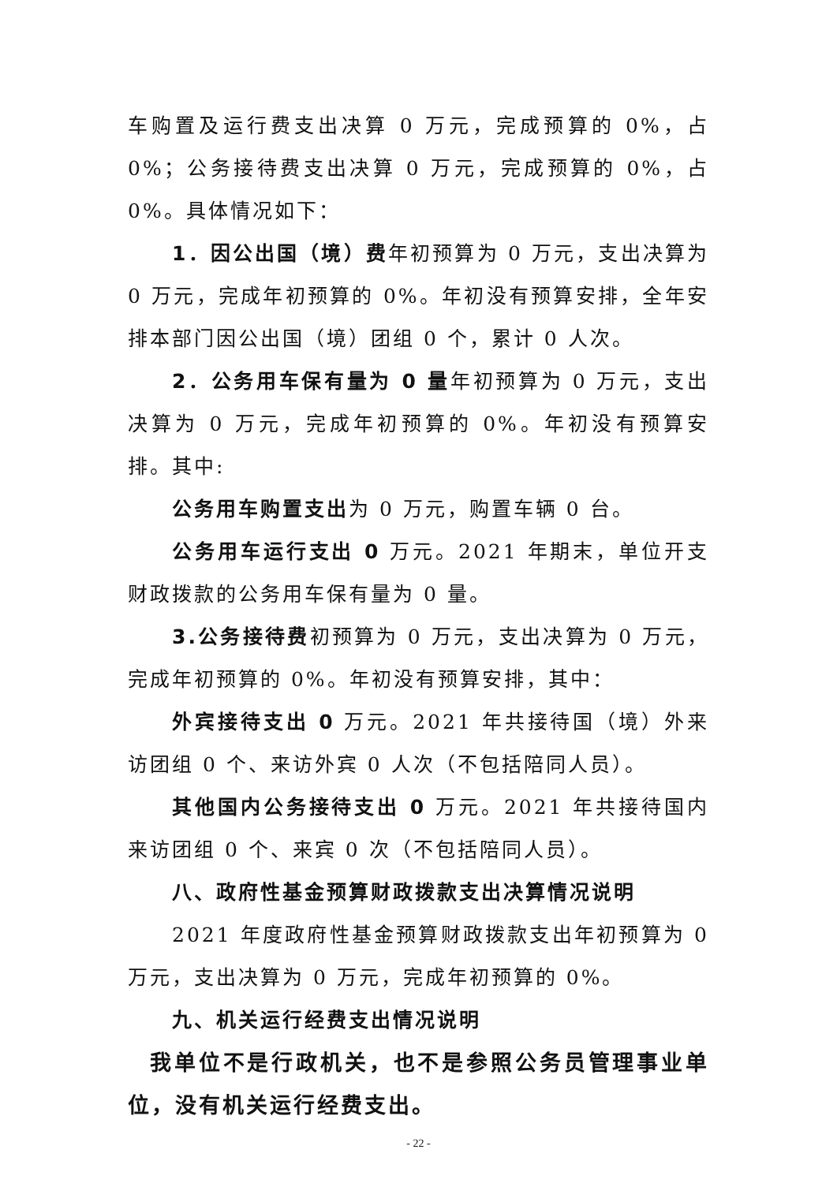车购置及运行费支出决算 0 万元，完成预算的 0%，占 0%；公务接待费支出决算 0 万元，完成预算的 0%，占 0%。具体情况如下：
1．因公出国（境）费年初预算为 0 万元，支出决算为 0 万元，完成年初预算的 0%。年初没有预算安排，全年安排本部门因公出国（境）团组 0 个，累计 0 人次。
2．公务用车保有量为 0 量年初预算为 0 万元，支出决算为 0 万元，完成年初预算的 0%。年初没有预算安排。其中:
公务用车购置支出为 0 万元，购置车辆 0 台。
公务用车运行支出 0 万元。2021 年期末，单位开支财政拨款的公务用车保有量为 0 量。
3.公务接待费初预算为 0 万元，支出决算为 0 万元，完成年初预算的 0%。年初没有预算安排，其中：
外宾接待支出 0 万元。2021 年共接待国（境）外来访团组 0 个、来访外宾 0 人次（不包括陪同人员）。
其他国内公务接待支出 0 万元。2021 年共接待国内来访团组 0 个、来宾 0 次（不包括陪同人员）。
八、政府性基金预算财政拨款支出决算情况说明
2021 年度政府性基金预算财政拨款支出年初预算为 0 万元，支出决算为 0 万元，完成年初预算的 0%。
九、机关运行经费支出情况说明
我单位不是行政机关，也不是参照公务员管理事业单位，没有机关运行经费支出。
- 22 -